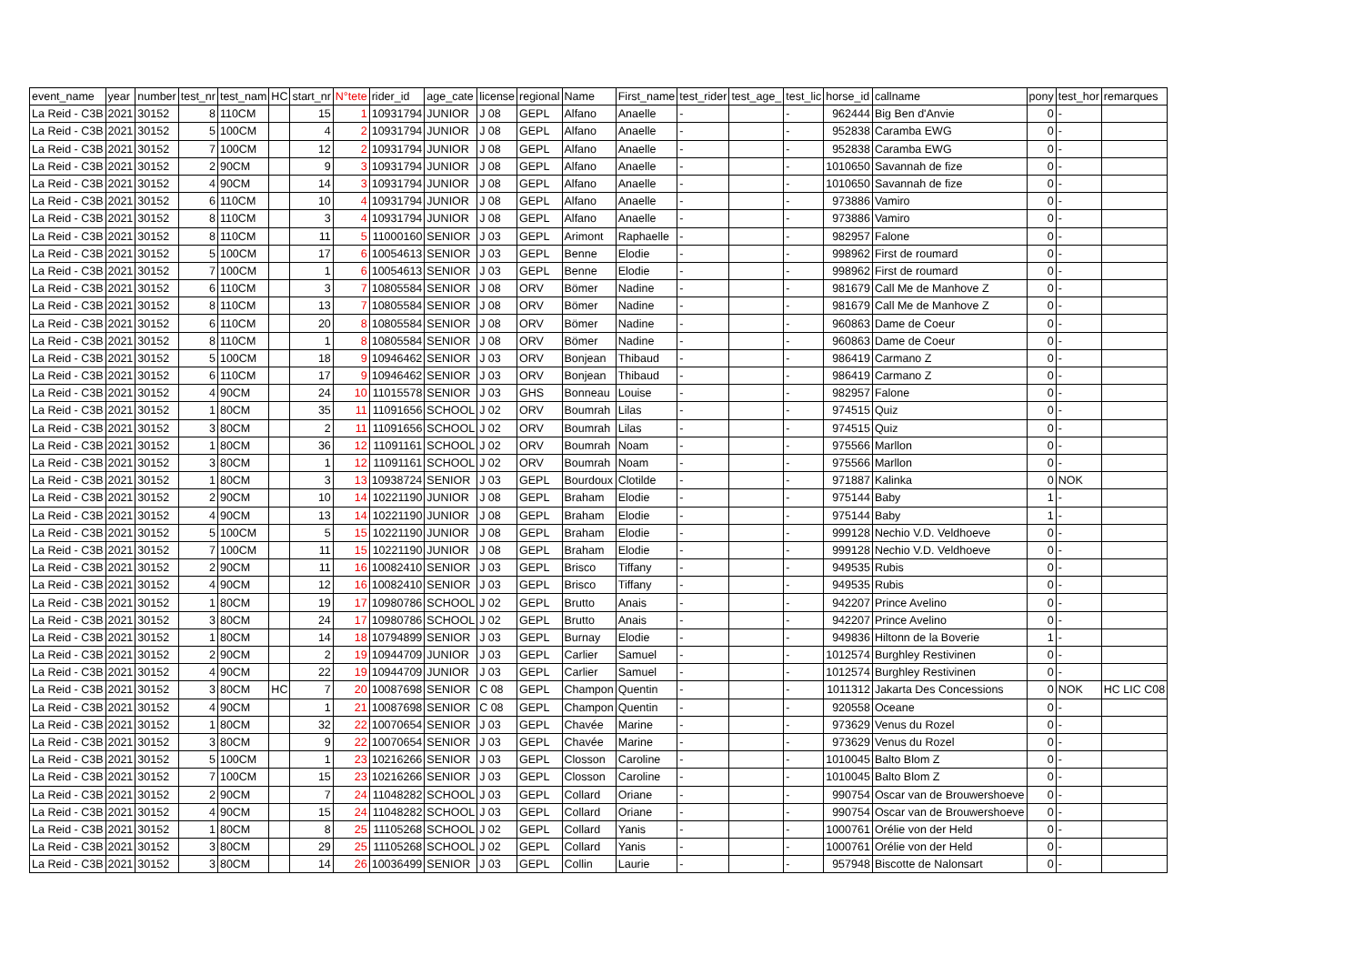| event_name | year | number | test_nr | test_nam | HC | start_nr | N°tete | rider_id | age_cate | license | regional | Name | First_name | test_rider | test_age_ | test_lic | horse_id | callname | pony | test_hor | remarques |
| --- | --- | --- | --- | --- | --- | --- | --- | --- | --- | --- | --- | --- | --- | --- | --- | --- | --- | --- | --- | --- | --- |
| La Reid - C3B | 2021 | 30152 | 8 | 110CM | | 15 | 1 | 10931794 | JUNIOR | J 08 | GEPL | Alfano | Anaelle | - | | - | 962444 | Big Ben d'Anvie | 0 | - | |
| La Reid - C3B | 2021 | 30152 | 5 | 100CM | | 4 | 2 | 10931794 | JUNIOR | J 08 | GEPL | Alfano | Anaelle | - | | - | 952838 | Caramba EWG | 0 | - | |
| La Reid - C3B | 2021 | 30152 | 7 | 100CM | | 12 | 2 | 10931794 | JUNIOR | J 08 | GEPL | Alfano | Anaelle | - | | - | 952838 | Caramba EWG | 0 | - | |
| La Reid - C3B | 2021 | 30152 | 2 | 90CM | | 9 | 3 | 10931794 | JUNIOR | J 08 | GEPL | Alfano | Anaelle | - | | - | 1010650 | Savannah de fize | 0 | - | |
| La Reid - C3B | 2021 | 30152 | 4 | 90CM | | 14 | 3 | 10931794 | JUNIOR | J 08 | GEPL | Alfano | Anaelle | - | | - | 1010650 | Savannah de fize | 0 | - | |
| La Reid - C3B | 2021 | 30152 | 6 | 110CM | | 10 | 4 | 10931794 | JUNIOR | J 08 | GEPL | Alfano | Anaelle | - | | - | 973886 | Vamiro | 0 | - | |
| La Reid - C3B | 2021 | 30152 | 8 | 110CM | | 3 | 4 | 10931794 | JUNIOR | J 08 | GEPL | Alfano | Anaelle | - | | - | 973886 | Vamiro | 0 | - | |
| La Reid - C3B | 2021 | 30152 | 8 | 110CM | | 11 | 5 | 11000160 | SENIOR | J 03 | GEPL | Arimont | Raphaelle | - | | - | 982957 | Falone | 0 | - | |
| La Reid - C3B | 2021 | 30152 | 5 | 100CM | | 17 | 6 | 10054613 | SENIOR | J 03 | GEPL | Benne | Elodie | - | | - | 998962 | First de roumard | 0 | - | |
| La Reid - C3B | 2021 | 30152 | 7 | 100CM | | 1 | 6 | 10054613 | SENIOR | J 03 | GEPL | Benne | Elodie | - | | - | 998962 | First de roumard | 0 | - | |
| La Reid - C3B | 2021 | 30152 | 6 | 110CM | | 3 | 7 | 10805584 | SENIOR | J 08 | ORV | Bömer | Nadine | - | | - | 981679 | Call Me de Manhove Z | 0 | - | |
| La Reid - C3B | 2021 | 30152 | 8 | 110CM | | 13 | 7 | 10805584 | SENIOR | J 08 | ORV | Bömer | Nadine | - | | - | 981679 | Call Me de Manhove Z | 0 | - | |
| La Reid - C3B | 2021 | 30152 | 6 | 110CM | | 20 | 8 | 10805584 | SENIOR | J 08 | ORV | Bömer | Nadine | - | | - | 960863 | Dame de Coeur | 0 | - | |
| La Reid - C3B | 2021 | 30152 | 8 | 110CM | | 1 | 8 | 10805584 | SENIOR | J 08 | ORV | Bömer | Nadine | - | | - | 960863 | Dame de Coeur | 0 | - | |
| La Reid - C3B | 2021 | 30152 | 5 | 100CM | | 18 | 9 | 10946462 | SENIOR | J 03 | ORV | Bonjean | Thibaud | - | | - | 986419 | Carmano Z | 0 | - | |
| La Reid - C3B | 2021 | 30152 | 6 | 110CM | | 17 | 9 | 10946462 | SENIOR | J 03 | ORV | Bonjean | Thibaud | - | | - | 986419 | Carmano Z | 0 | - | |
| La Reid - C3B | 2021 | 30152 | 4 | 90CM | | 24 | 10 | 11015578 | SENIOR | J 03 | GHS | Bonneau | Louise | - | | - | 982957 | Falone | 0 | - | |
| La Reid - C3B | 2021 | 30152 | 1 | 80CM | | 35 | 11 | 11091656 | SCHOOL | J 02 | ORV | Boumrah | Lilas | - | | - | 974515 | Quiz | 0 | - | |
| La Reid - C3B | 2021 | 30152 | 3 | 80CM | | 2 | 11 | 11091656 | SCHOOL | J 02 | ORV | Boumrah | Lilas | - | | - | 974515 | Quiz | 0 | - | |
| La Reid - C3B | 2021 | 30152 | 1 | 80CM | | 36 | 12 | 11091161 | SCHOOL | J 02 | ORV | Boumrah | Noam | - | | - | 975566 | Marllon | 0 | - | |
| La Reid - C3B | 2021 | 30152 | 3 | 80CM | | 1 | 12 | 11091161 | SCHOOL | J 02 | ORV | Boumrah | Noam | - | | - | 975566 | Marllon | 0 | - | |
| La Reid - C3B | 2021 | 30152 | 1 | 80CM | | 3 | 13 | 10938724 | SENIOR | J 03 | GEPL | Bourdoux | Clotilde | - | | - | 971887 | Kalinka | 0 | NOK | |
| La Reid - C3B | 2021 | 30152 | 2 | 90CM | | 10 | 14 | 10221190 | JUNIOR | J 08 | GEPL | Braham | Elodie | - | | - | 975144 | Baby | 1 | - | |
| La Reid - C3B | 2021 | 30152 | 4 | 90CM | | 13 | 14 | 10221190 | JUNIOR | J 08 | GEPL | Braham | Elodie | - | | - | 975144 | Baby | 1 | - | |
| La Reid - C3B | 2021 | 30152 | 5 | 100CM | | 5 | 15 | 10221190 | JUNIOR | J 08 | GEPL | Braham | Elodie | - | | - | 999128 | Nechio V.D. Veldhoeve | 0 | - | |
| La Reid - C3B | 2021 | 30152 | 7 | 100CM | | 11 | 15 | 10221190 | JUNIOR | J 08 | GEPL | Braham | Elodie | - | | - | 999128 | Nechio V.D. Veldhoeve | 0 | - | |
| La Reid - C3B | 2021 | 30152 | 2 | 90CM | | 11 | 16 | 10082410 | SENIOR | J 03 | GEPL | Brisco | Tiffany | - | | - | 949535 | Rubis | 0 | - | |
| La Reid - C3B | 2021 | 30152 | 4 | 90CM | | 12 | 16 | 10082410 | SENIOR | J 03 | GEPL | Brisco | Tiffany | - | | - | 949535 | Rubis | 0 | - | |
| La Reid - C3B | 2021 | 30152 | 1 | 80CM | | 19 | 17 | 10980786 | SCHOOL | J 02 | GEPL | Brutto | Anais | - | | - | 942207 | Prince Avelino | 0 | - | |
| La Reid - C3B | 2021 | 30152 | 3 | 80CM | | 24 | 17 | 10980786 | SCHOOL | J 02 | GEPL | Brutto | Anais | - | | - | 942207 | Prince Avelino | 0 | - | |
| La Reid - C3B | 2021 | 30152 | 1 | 80CM | | 14 | 18 | 10794899 | SENIOR | J 03 | GEPL | Burnay | Elodie | - | | - | 949836 | Hiltonn de la Boverie | 1 | - | |
| La Reid - C3B | 2021 | 30152 | 2 | 90CM | | 2 | 19 | 10944709 | JUNIOR | J 03 | GEPL | Carlier | Samuel | - | | - | 1012574 | Burghley Restivinen | 0 | - | |
| La Reid - C3B | 2021 | 30152 | 4 | 90CM | | 22 | 19 | 10944709 | JUNIOR | J 03 | GEPL | Carlier | Samuel | - | | - | 1012574 | Burghley Restivinen | 0 | - | |
| La Reid - C3B | 2021 | 30152 | 3 | 80CM | HC | 7 | 20 | 10087698 | SENIOR | C 08 | GEPL | Champon | Quentin | - | | - | 1011312 | Jakarta Des Concessions | 0 | NOK | HC LIC C08 |
| La Reid - C3B | 2021 | 30152 | 4 | 90CM | | 1 | 21 | 10087698 | SENIOR | C 08 | GEPL | Champon | Quentin | - | | - | 920558 | Oceane | 0 | - | |
| La Reid - C3B | 2021 | 30152 | 1 | 80CM | | 32 | 22 | 10070654 | SENIOR | J 03 | GEPL | Chavée | Marine | - | | - | 973629 | Venus du Rozel | 0 | - | |
| La Reid - C3B | 2021 | 30152 | 3 | 80CM | | 9 | 22 | 10070654 | SENIOR | J 03 | GEPL | Chavée | Marine | - | | - | 973629 | Venus du Rozel | 0 | - | |
| La Reid - C3B | 2021 | 30152 | 5 | 100CM | | 1 | 23 | 10216266 | SENIOR | J 03 | GEPL | Closson | Caroline | - | | - | 1010045 | Balto Blom Z | 0 | - | |
| La Reid - C3B | 2021 | 30152 | 7 | 100CM | | 15 | 23 | 10216266 | SENIOR | J 03 | GEPL | Closson | Caroline | - | | - | 1010045 | Balto Blom Z | 0 | - | |
| La Reid - C3B | 2021 | 30152 | 2 | 90CM | | 7 | 24 | 11048282 | SCHOOL | J 03 | GEPL | Collard | Oriane | - | | - | 990754 | Oscar van de Brouwershoeve | 0 | - | |
| La Reid - C3B | 2021 | 30152 | 4 | 90CM | | 15 | 24 | 11048282 | SCHOOL | J 03 | GEPL | Collard | Oriane | - | | - | 990754 | Oscar van de Brouwershoeve | 0 | - | |
| La Reid - C3B | 2021 | 30152 | 1 | 80CM | | 8 | 25 | 11105268 | SCHOOL | J 02 | GEPL | Collard | Yanis | - | | - | 1000761 | Orélie von der Held | 0 | - | |
| La Reid - C3B | 2021 | 30152 | 3 | 80CM | | 29 | 25 | 11105268 | SCHOOL | J 02 | GEPL | Collard | Yanis | - | | - | 1000761 | Orélie von der Held | 0 | - | |
| La Reid - C3B | 2021 | 30152 | 3 | 80CM | | 14 | 26 | 10036499 | SENIOR | J 03 | GEPL | Collin | Laurie | - | | - | 957948 | Biscotte de Nalonsart | 0 | - | |